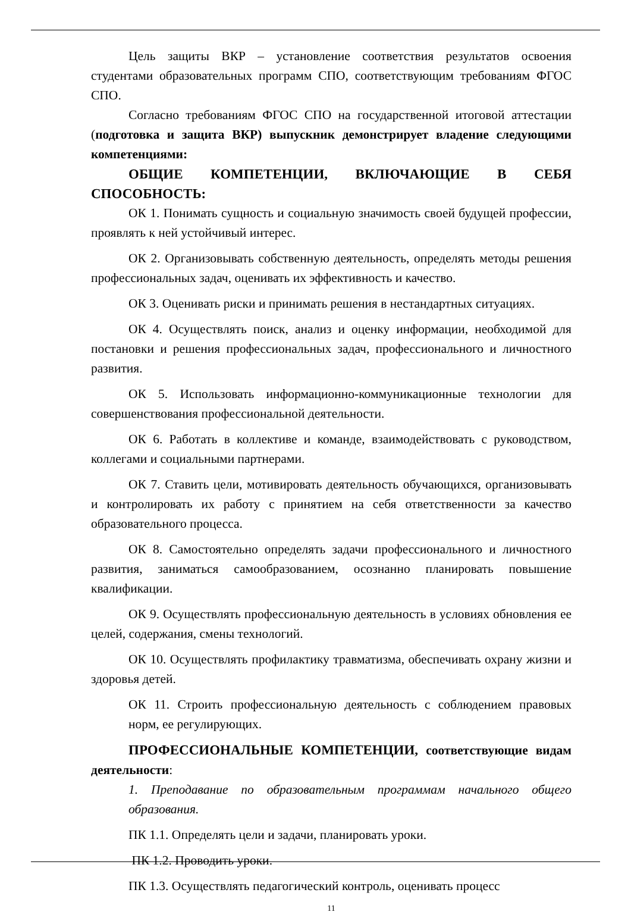Цель защиты ВКР – установление соответствия результатов освоения студентами образовательных программ СПО, соответствующим требованиям ФГОС СПО.
Согласно требованиям ФГОС СПО на государственной итоговой аттестации (подготовка и защита ВКР) выпускник демонстрирует владение следующими компетенциями:
ОБЩИЕ КОМПЕТЕНЦИИ, ВКЛЮЧАЮЩИЕ В СЕБЯ СПОСОБНОСТЬ:
ОК 1. Понимать сущность и социальную значимость своей будущей профессии, проявлять к ней устойчивый интерес.
ОК 2. Организовывать собственную деятельность, определять методы решения профессиональных задач, оценивать их эффективность и качество.
ОК 3. Оценивать риски и принимать решения в нестандартных ситуациях.
ОК 4. Осуществлять поиск, анализ и оценку информации, необходимой для постановки и решения профессиональных задач, профессионального и личностного развития.
ОК 5. Использовать информационно-коммуникационные технологии для совершенствования профессиональной деятельности.
ОК 6. Работать в коллективе и команде, взаимодействовать с руководством, коллегами и социальными партнерами.
ОК 7. Ставить цели, мотивировать деятельность обучающихся, организовывать и контролировать их работу с принятием на себя ответственности за качество образовательного процесса.
ОК 8. Самостоятельно определять задачи профессионального и личностного развития, заниматься самообразованием, осознанно планировать повышение квалификации.
ОК 9. Осуществлять профессиональную деятельность в условиях обновления ее целей, содержания, смены технологий.
ОК 10. Осуществлять профилактику травматизма, обеспечивать охрану жизни и здоровья детей.
ОК 11. Строить профессиональную деятельность с соблюдением правовых норм, ее регулирующих.
ПРОФЕССИОНАЛЬНЫЕ КОМПЕТЕНЦИИ, соответствующие видам деятельности:
1. Преподавание по образовательным программам начального общего образования.
ПК 1.1. Определять цели и задачи, планировать уроки.
ПК 1.2. Проводить уроки.
ПК 1.3. Осуществлять педагогический контроль, оценивать процесс
11